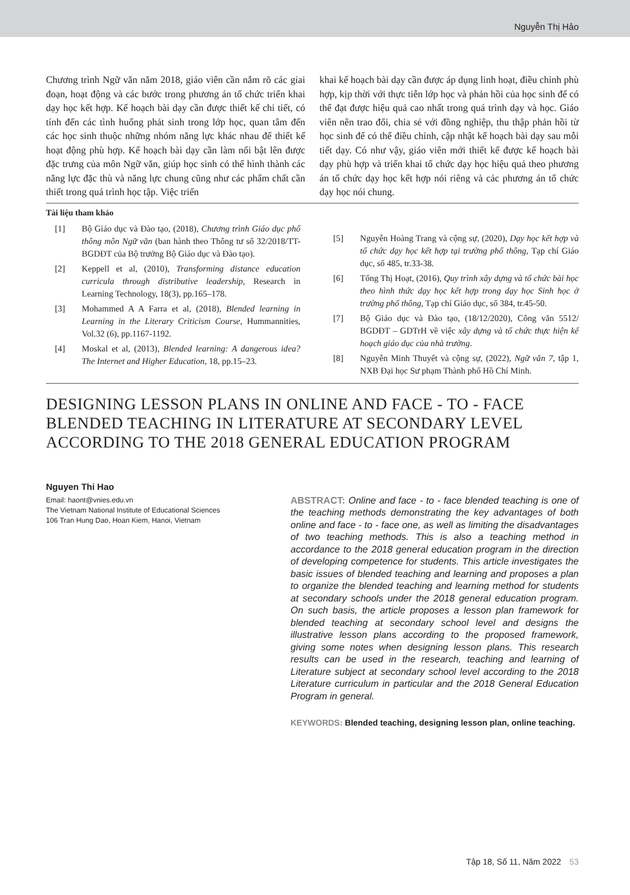Nguyễn Thị Hảo
Chương trình Ngữ văn năm 2018, giáo viên cần nắm rõ các giai đoạn, hoạt động và các bước trong phương án tổ chức triển khai dạy học kết hợp. Kế hoạch bài dạy cần được thiết kế chi tiết, có tính đến các tình huống phát sinh trong lớp học, quan tâm đến các học sinh thuộc những nhóm năng lực khác nhau để thiết kế hoạt động phù hợp. Kế hoạch bài dạy cần làm nổi bật lên được đặc trưng của môn Ngữ văn, giúp học sinh có thể hình thành các năng lực đặc thù và năng lực chung cũng như các phẩm chất cần thiết trong quá trình học tập. Việc triển
khai kế hoạch bài dạy cần được áp dụng linh hoạt, điều chỉnh phù hợp, kịp thời với thực tiễn lớp học và phản hồi của học sinh để có thể đạt được hiệu quả cao nhất trong quá trình dạy và học. Giáo viên nên trao đổi, chia sẻ với đồng nghiệp, thu thập phản hồi từ học sinh để có thể điều chỉnh, cập nhật kế hoạch bài dạy sau mỗi tiết dạy. Có như vậy, giáo viên mới thiết kế được kế hoạch bài dạy phù hợp và triển khai tổ chức dạy học hiệu quả theo phương án tổ chức dạy học kết hợp nói riêng và các phương án tổ chức dạy học nói chung.
Tài liệu tham khảo
[1] Bộ Giáo dục và Đào tạo, (2018), Chương trình Giáo dục phổ thông môn Ngữ văn (ban hành theo Thông tư số 32/2018/TT-BGDĐT của Bộ trưởng Bộ Giáo dục và Đào tạo).
[2] Keppell et al, (2010), Transforming distance education curricula through distributive leadership, Research in Learning Technology, 18(3), pp.165–178.
[3] Mohammed A A Farra et al, (2018), Blended learning in Learning in the Literary Criticism Course, Hummannities, Vol.32 (6), pp.1167-1192.
[4] Moskal et al, (2013), Blended learning: A dangerous idea? The Internet and Higher Education, 18, pp.15–23.
[5] Nguyễn Hoàng Trang và cộng sự, (2020), Dạy học kết hợp và tổ chức dạy học kết hợp tại trường phổ thông, Tạp chí Giáo dục, số 485, tr.33-38.
[6] Tống Thị Hoạt, (2016), Quy trình xây dựng và tổ chức bài học theo hình thức dạy học kết hợp trong dạy học Sinh học ở trường phổ thông, Tạp chí Giáo dục, số 384, tr.45-50.
[7] Bộ Giáo dục và Đào tạo, (18/12/2020), Công văn 5512/ BGDĐT – GDTrH về việc xây dựng và tổ chức thực hiện kế hoạch giáo dục của nhà trường.
[8] Nguyễn Minh Thuyết và cộng sự, (2022), Ngữ văn 7, tập 1, NXB Đại học Sư phạm Thành phố Hồ Chí Minh.
DESIGNING LESSON PLANS IN ONLINE AND FACE - TO - FACE BLENDED TEACHING IN LITERATURE AT SECONDARY LEVEL ACCORDING TO THE 2018 GENERAL EDUCATION PROGRAM
Nguyen Thi Hao
Email: haont@vnies.edu.vn
The Vietnam National Institute of Educational Sciences
106 Tran Hung Dao, Hoan Kiem, Hanoi, Vietnam
ABSTRACT: Online and face - to - face blended teaching is one of the teaching methods demonstrating the key advantages of both online and face - to - face one, as well as limiting the disadvantages of two teaching methods. This is also a teaching method in accordance to the 2018 general education program in the direction of developing competence for students. This article investigates the basic issues of blended teaching and learning and proposes a plan to organize the blended teaching and learning method for students at secondary schools under the 2018 general education program. On such basis, the article proposes a lesson plan framework for blended teaching at secondary school level and designs the illustrative lesson plans according to the proposed framework, giving some notes when designing lesson plans. This research results can be used in the research, teaching and learning of Literature subject at secondary school level according to the 2018 Literature curriculum in particular and the 2018 General Education Program in general.
KEYWORDS: Blended teaching, designing lesson plan, online teaching.
Tập 18, Số 11, Năm 2022 53